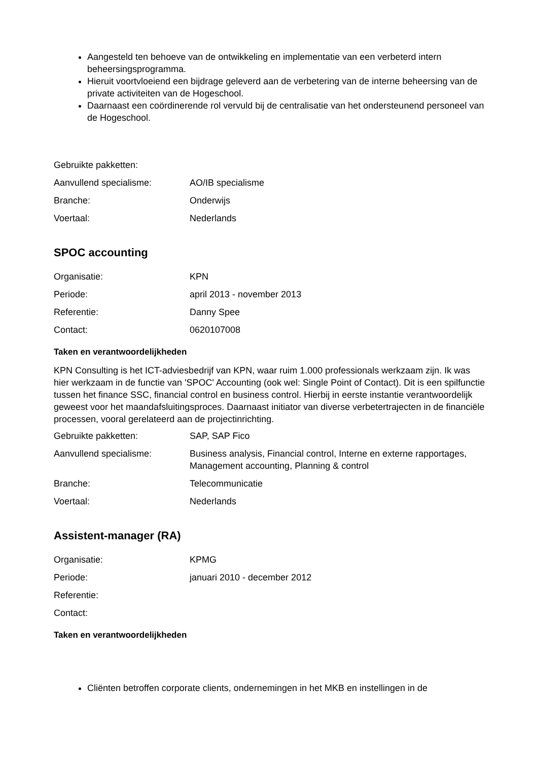Aangesteld ten behoeve van de ontwikkeling en implementatie van een verbeterd intern beheersingsprogramma.
Hieruit voortvloeiend een bijdrage geleverd aan de verbetering van de interne beheersing van de private activiteiten van de Hogeschool.
Daarnaast een coördinerende rol vervuld bij de centralisatie van het ondersteunend personeel van de Hogeschool.
| Gebruikte pakketten: | |
| Aanvullend specialisme: | AO/IB specialisme |
| Branche: | Onderwijs |
| Voertaal: | Nederlands |
SPOC accounting
| Organisatie: | KPN |
| Periode: | april 2013 - november 2013 |
| Referentie: | Danny Spee |
| Contact: | 0620107008 |
Taken en verantwoordelijkheden
KPN Consulting is het ICT-adviesbedrijf van KPN, waar ruim 1.000 professionals werkzaam zijn. Ik was hier werkzaam in de functie van 'SPOC' Accounting (ook wel: Single Point of Contact). Dit is een spilfunctie tussen het finance SSC, financial control en business control. Hierbij in eerste instantie verantwoordelijk geweest voor het maandafsluitingsproces. Daarnaast initiator van diverse verbetertrajecten in de financiële processen, vooral gerelateerd aan de projectinrichting.
| Gebruikte pakketten: | SAP, SAP Fico |
| Aanvullend specialisme: | Business analysis, Financial control, Interne en externe rapportages, Management accounting, Planning & control |
| Branche: | Telecommunicatie |
| Voertaal: | Nederlands |
Assistent-manager (RA)
| Organisatie: | KPMG |
| Periode: | januari 2010 - december 2012 |
| Referentie: | |
| Contact: | |
Taken en verantwoordelijkheden
Cliënten betroffen corporate clients, ondernemingen in het MKB en instellingen in de